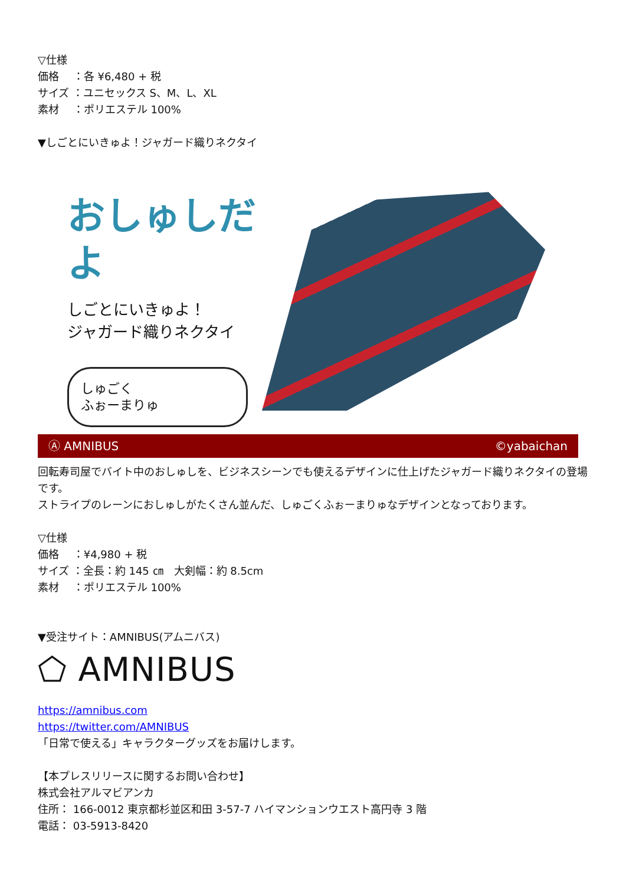▽仕様
価格　 ：各 ¥6,480 + 税
サイズ ：ユニセックス S、M、L、XL
素材　 ：ポリエステル 100%
▼しごとにいきゅよ！ジャガード織りネクタイ
おしゅしだよ
しごとにいきゅよ！
ジャガード織りネクタイ
しゅごく
ふぉーまりゅ
Ⓐ AMNIBUS ©yabaichan
回転寿司屋でバイト中のおしゅしを、ビジネスシーンでも使えるデザインに仕上げたジャガード織りネクタイの登場です。
ストライプのレーンにおしゅしがたくさん並んだ、しゅごくふぉーまりゅなデザインとなっております。
▽仕様
価格　 ：¥4,980 + 税
サイズ ：全長：約 145 ㎝　大剣幅：約 8.5cm
素材　 ：ポリエステル 100%
▼受注サイト：AMNIBUS(アムニバス)
⬠ AMNIBUS
https://amnibus.com
https://twitter.com/AMNIBUS
「日常で使える」キャラクターグッズをお届けします。
【本プレスリリースに関するお問い合わせ】
株式会社アルマビアンカ
住所： 166-0012 東京都杉並区和田 3-57-7 ハイマンションウエスト高円寺 3 階
電話： 03-5913-8420